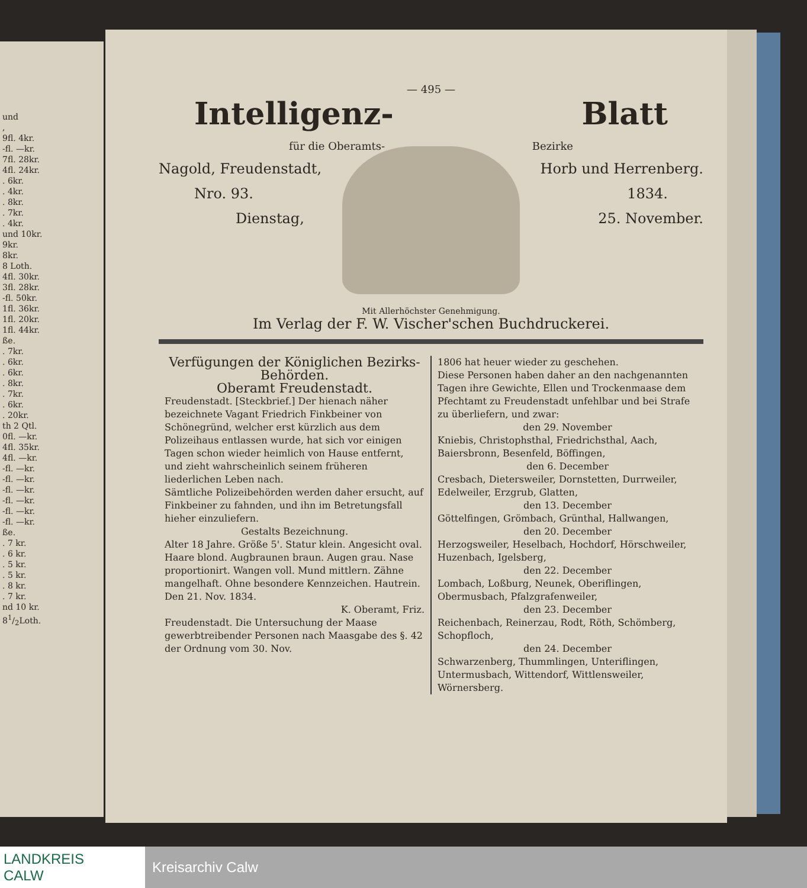und
,
9fl. 4kr.
-fl. —kr.
7fl. 28kr.
4fl. 24kr.
. 6kr.
. 4kr.
. 8kr.
. 7kr.
. 4kr.
und 10kr.
9kr.
8kr.
8 Loth.
4fl. 30kr.
3fl. 28kr.
-fl. 50kr.
1fl. 36kr.
1fl. 20kr.
1fl. 44kr.
ße.
. 7kr.
. 6kr.
. 6kr.
. 8kr.
. 7kr.
. 6kr.
. 20kr.
th 2 Qtl.
0fl. —kr.
4fl. 35kr.
4fl. —kr.
-fl. —kr.
-fl. —kr.
-fl. —kr.
-fl. —kr.
-fl. —kr.
-fl. —kr.
ße.
. 7 kr.
. 6 kr.
. 5 kr.
. 5 kr.
. 8 kr.
. 7 kr.
nd 10 kr.
81/2Loth.
— 495 —
Intelligenz- Blatt
für die Oberamts- Bezirke
Nagold, Freudenstadt, Horb und Herrenberg.
Nro. 93. 1834.
Dienstag, 25. November.
Mit Allerhöchster Genehmigung.
Im Verlag der F. W. Vischer'schen Buchdruckerei.
Verfügungen der Königlichen Bezirks-Behörden.
Oberamt Freudenstadt.
Freudenstadt. [Steckbrief.] Der hienach näher bezeichnete Vagant Friedrich Finkbeiner von Schönegründ, welcher erst kürzlich aus dem Polizeihaus entlassen wurde, hat sich vor einigen Tagen schon wieder heimlich von Hause entfernt, und zieht wahrscheinlich seinem früheren liederlichen Leben nach.
Sämtliche Polizeibehörden werden daher ersucht, auf Finkbeiner zu fahnden, und ihn im Betretungsfall hieher einzuliefern.
Gestalts Bezeichnung.
Alter 18 Jahre. Größe 5'. Statur klein. Angesicht oval. Haare blond. Augbraunen braun. Augen grau. Nase proportionirt. Wangen voll. Mund mittlern. Zähne mangelhaft. Ohne besondere Kennzeichen. Hautrein.
Den 21. Nov. 1834.
K. Oberamt, Friz.
Freudenstadt. Die Untersuchung der Maase gewerbtreibender Personen nach Maasgabe des §. 42 der Ordnung vom 30. Nov.
1806 hat heuer wieder zu geschehen.
Diese Personen haben daher an den nachgenannten Tagen ihre Gewichte, Ellen und Trockenmaase dem Pfechtamt zu Freudenstadt unfehlbar und bei Strafe zu überliefern, und zwar:
den 29. November
Kniebis, Christophsthal, Friedrichsthal, Aach, Baiersbronn, Besenfeld, Böffingen,
den 6. December
Cresbach, Dietersweiler, Dornstetten, Durrweiler, Edelweiler, Erzgrub, Glatten,
den 13. December
Göttelfingen, Grömbach, Grünthal, Hallwangen,
den 20. December
Herzogsweiler, Heselbach, Hochdorf, Hörschweiler, Huzenbach, Igelsberg,
den 22. December
Lombach, Loßburg, Neunek, Oberiflingen, Obermusbach, Pfalzgrafenweiler,
den 23. December
Reichenbach, Reinerzau, Rodt, Röth, Schömberg, Schopfloch,
den 24. December
Schwarzenberg, Thummlingen, Unteriflingen, Untermusbach, Wittendorf, Wittlensweiler, Wörnersberg.
LANDKREIS
CALW
Kreisarchiv Calw